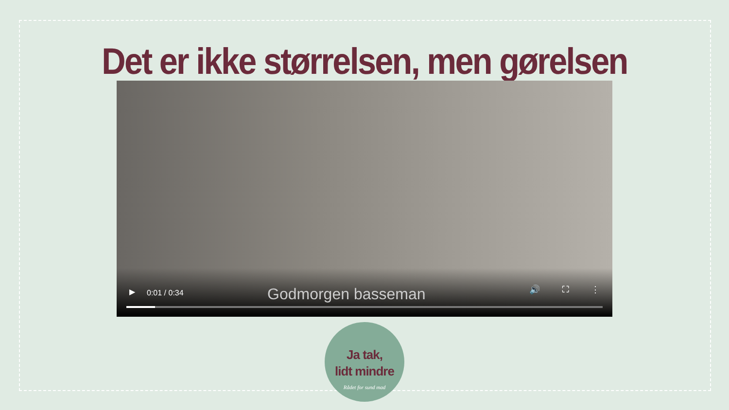Det er ikke størrelsen, men gørelsen
▶ 0:01 / 0:34 Godmorgen basseman 🔊 ⛶ ⋮
Ja tak,
lidt mindre
Rådet for sund mad